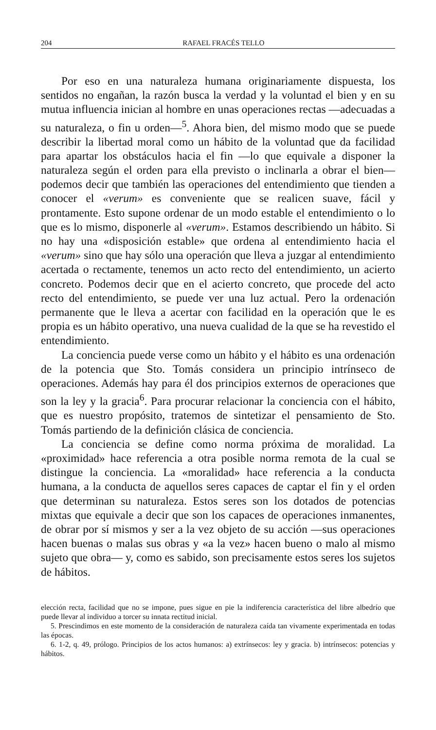204 RAFAEL FRACÉS TELLO
Por eso en una naturaleza humana originariamente dispuesta, los sentidos no engañan, la razón busca la verdad y la voluntad el bien y en su mutua influencia inician al hombre en unas operaciones rectas —adecuadas a su naturaleza, o fin u orden—<sup>5</sup>. Ahora bien, del mismo modo que se puede describir la libertad moral como un hábito de la voluntad que da facilidad para apartar los obstáculos hacia el fin —lo que equivale a disponer la naturaleza según el orden para ella previsto o inclinarla a obrar el bien— podemos decir que también las operaciones del entendimiento que tienden a conocer el «verum» es conveniente que se realicen suave, fácil y prontamente. Esto supone ordenar de un modo estable el entendimiento o lo que es lo mismo, disponerle al «verum». Estamos describiendo un hábito. Si no hay una «disposición estable» que ordena al entendimiento hacia el «verum» sino que hay sólo una operación que lleva a juzgar al entendimiento acertada o rectamente, tenemos un acto recto del entendimiento, un acierto concreto. Podemos decir que en el acierto concreto, que procede del acto recto del entendimiento, se puede ver una luz actual. Pero la ordenación permanente que le lleva a acertar con facilidad en la operación que le es propia es un hábito operativo, una nueva cualidad de la que se ha revestido el entendimiento.
La conciencia puede verse como un hábito y el hábito es una ordenación de la potencia que Sto. Tomás considera un principio intrínseco de operaciones. Además hay para él dos principios externos de operaciones que son la ley y la gracia<sup>6</sup>. Para procurar relacionar la conciencia con el hábito, que es nuestro propósito, tratemos de sintetizar el pensamiento de Sto. Tomás partiendo de la definición clásica de conciencia.
La conciencia se define como norma próxima de moralidad. La «proximidad» hace referencia a otra posible norma remota de la cual se distingue la conciencia. La «moralidad» hace referencia a la conducta humana, a la conducta de aquellos seres capaces de captar el fin y el orden que determinan su naturaleza. Estos seres son los dotados de potencias mixtas que equivale a decir que son los capaces de operaciones inmanentes, de obrar por sí mismos y ser a la vez objeto de su acción —sus operaciones hacen buenas o malas sus obras y «a la vez» hacen bueno o malo al mismo sujeto que obra— y, como es sabido, son precisamente estos seres los sujetos de hábitos.
elección recta, facilidad que no se impone, pues sigue en pie la indiferencia característica del libre albedrío que puede llevar al individuo a torcer su innata rectitud inicial.
5. Prescindimos en este momento de la consideración de naturaleza caída tan vivamente experimentada en todas las épocas.
6. 1-2, q. 49, prólogo. Principios de los actos humanos: a) extrínsecos: ley y gracia. b) intrínsecos: potencias y hábitos.